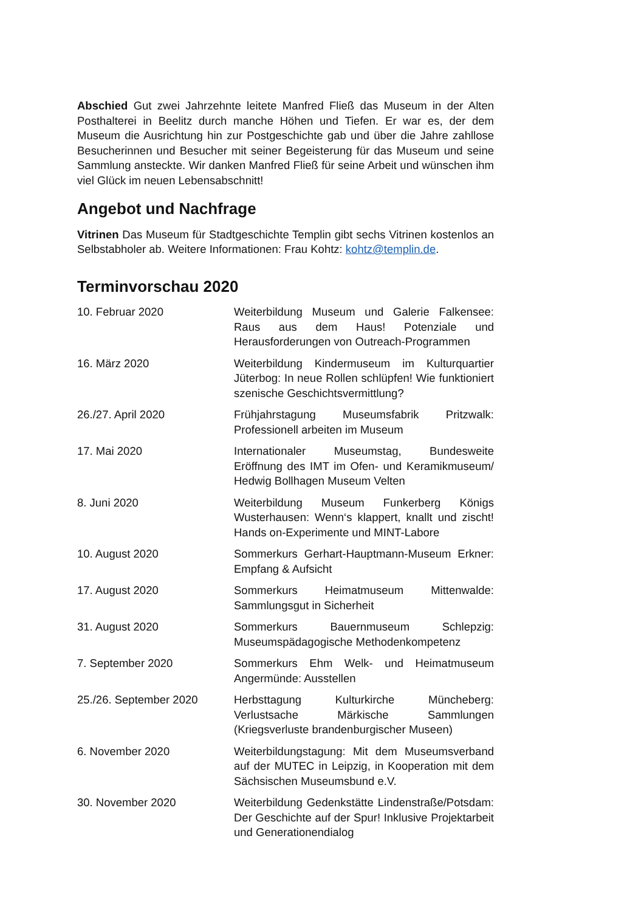Abschied Gut zwei Jahrzehnte leitete Manfred Fließ das Museum in der Alten Posthalterei in Beelitz durch manche Höhen und Tiefen. Er war es, der dem Museum die Ausrichtung hin zur Postgeschichte gab und über die Jahre zahllose Besucherinnen und Besucher mit seiner Begeisterung für das Museum und seine Sammlung ansteckte. Wir danken Manfred Fließ für seine Arbeit und wünschen ihm viel Glück im neuen Lebensabschnitt!
Angebot und Nachfrage
Vitrinen Das Museum für Stadtgeschichte Templin gibt sechs Vitrinen kostenlos an Selbstabholer ab. Weitere Informationen: Frau Kohtz: kohtz@templin.de.
Terminvorschau 2020
| 10. Februar 2020 | Weiterbildung Museum und Galerie Falkensee: Raus aus dem Haus! Potenziale und Herausforderungen von Outreach-Programmen |
| 16. März 2020 | Weiterbildung Kindermuseum im Kulturquartier Jüterbog: In neue Rollen schlüpfen! Wie funktioniert szenische Geschichtsvermittlung? |
| 26./27. April 2020 | Frühjahrstagung Museumsfabrik Pritzwalk: Professionell arbeiten im Museum |
| 17. Mai 2020 | Internationaler Museumstag, Bundesweite Eröffnung des IMT im Ofen- und Keramikmuseum/ Hedwig Bollhagen Museum Velten |
| 8. Juni 2020 | Weiterbildung Museum Funkerberg Königs Wusterhausen: Wenn‘s klappert, knallt und zischt! Hands on-Experimente und MINT-Labore |
| 10. August 2020 | Sommerkurs Gerhart-Hauptmann-Museum Erkner: Empfang & Aufsicht |
| 17. August 2020 | Sommerkurs Heimatmuseum Mittenwalde: Sammlungsgut in Sicherheit |
| 31. August 2020 | Sommerkurs Bauernmuseum Schlepzig: Museumspädagogische Methodenkompetenz |
| 7. September 2020 | Sommerkurs Ehm Welk- und Heimatmuseum Angermünde: Ausstellen |
| 25./26. September 2020 | Herbsttagung Kulturkirche Müncheberg: Verlustsache Märkische Sammlungen (Kriegsverluste brandenburgischer Museen) |
| 6. November 2020 | Weiterbildungstagung: Mit dem Museumsverband auf der MUTEC in Leipzig, in Kooperation mit dem Sächsischen Museumsbund e.V. |
| 30. November 2020 | Weiterbildung Gedenkstätte Lindenstraße/Potsdam: Der Geschichte auf der Spur! Inklusive Projektarbeit und Generationendialog |